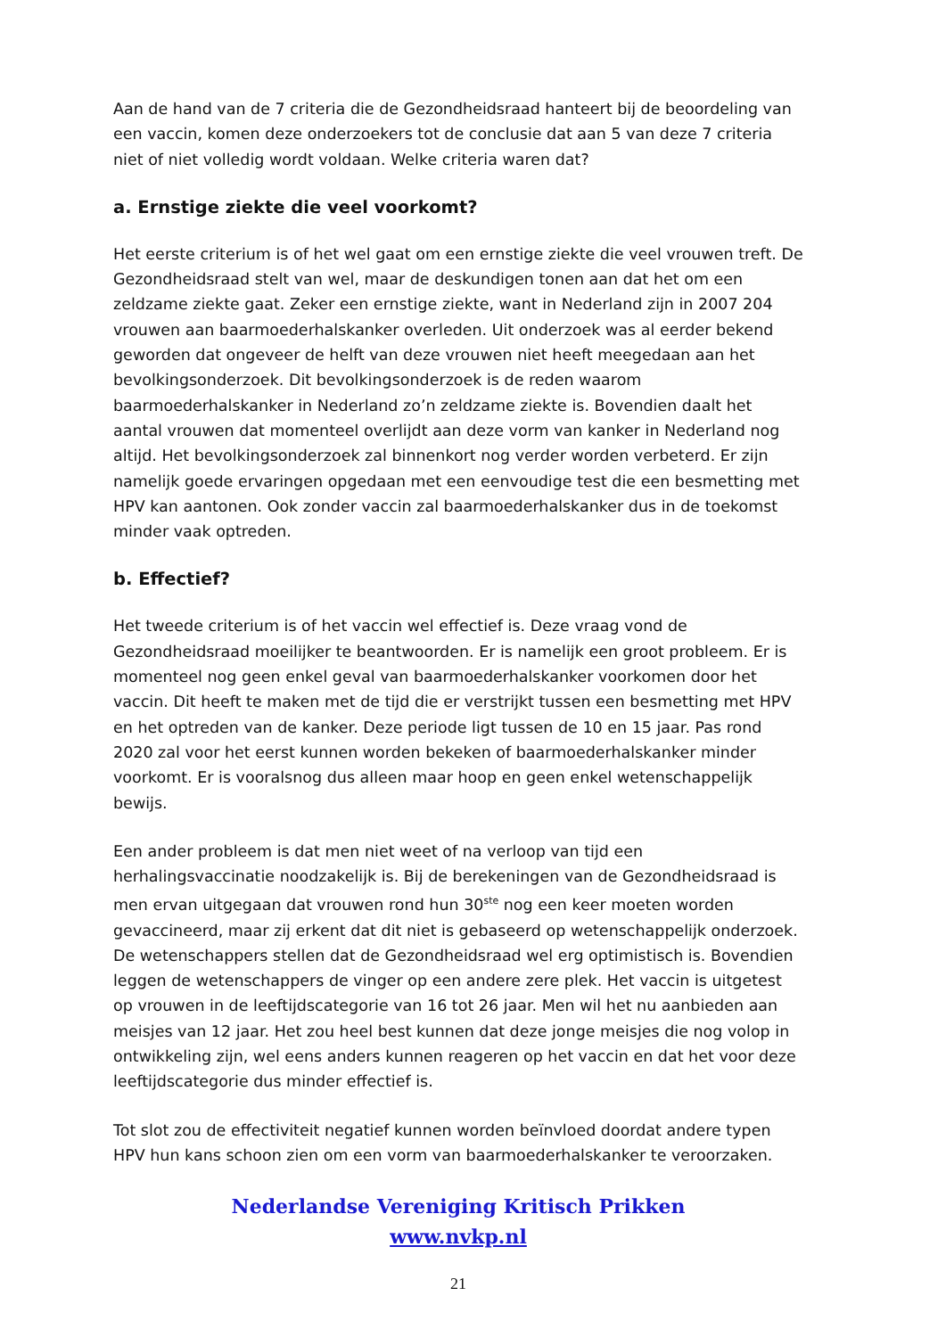Aan de hand van de 7 criteria die de Gezondheidsraad hanteert bij de beoordeling van een vaccin, komen deze onderzoekers tot de conclusie dat aan 5 van deze 7 criteria niet of niet volledig wordt voldaan. Welke criteria waren dat?
a. Ernstige ziekte die veel voorkomt?
Het eerste criterium is of het wel gaat om een ernstige ziekte die veel vrouwen treft. De Gezondheidsraad stelt van wel, maar de deskundigen tonen aan dat het om een zeldzame ziekte gaat. Zeker een ernstige ziekte, want in Nederland zijn in 2007 204 vrouwen aan baarmoederhalskanker overleden. Uit onderzoek was al eerder bekend geworden dat ongeveer de helft van deze vrouwen niet heeft meegedaan aan het bevolkingsonderzoek. Dit bevolkingsonderzoek is de reden waarom baarmoederhalskanker in Nederland zo’n zeldzame ziekte is. Bovendien daalt het aantal vrouwen dat momenteel overlijdt aan deze vorm van kanker in Nederland nog altijd. Het bevolkingsonderzoek zal binnenkort nog verder worden verbeterd. Er zijn namelijk goede ervaringen opgedaan met een eenvoudige test die een besmetting met HPV kan aantonen. Ook zonder vaccin zal baarmoederhalskanker dus in de toekomst minder vaak optreden.
b. Effectief?
Het tweede criterium is of het vaccin wel effectief is. Deze vraag vond de Gezondheidsraad moeilijker te beantwoorden. Er is namelijk een groot probleem. Er is momenteel nog geen enkel geval van baarmoederhalskanker voorkomen door het vaccin. Dit heeft te maken met de tijd die er verstrijkt tussen een besmetting met HPV en het optreden van de kanker. Deze periode ligt tussen de 10 en 15 jaar. Pas rond 2020 zal voor het eerst kunnen worden bekeken of baarmoederhalskanker minder voorkomt. Er is vooralsnog dus alleen maar hoop en geen enkel wetenschappelijk bewijs.
Een ander probleem is dat men niet weet of na verloop van tijd een herhalingsvaccinatie noodzakelijk is. Bij de berekeningen van de Gezondheidsraad is men ervan uitgegaan dat vrouwen rond hun 30<sup>ste</sup> nog een keer moeten worden gevaccineerd, maar zij erkent dat dit niet is gebaseerd op wetenschappelijk onderzoek. De wetenschappers stellen dat de Gezondheidsraad wel erg optimistisch is. Bovendien leggen de wetenschappers de vinger op een andere zere plek. Het vaccin is uitgetest op vrouwen in de leeftijdscategorie van 16 tot 26 jaar. Men wil het nu aanbieden aan meisjes van 12 jaar. Het zou heel best kunnen dat deze jonge meisjes die nog volop in ontwikkeling zijn, wel eens anders kunnen reageren op het vaccin en dat het voor deze leeftijdscategorie dus minder effectief is.
Tot slot zou de effectiviteit negatief kunnen worden beïnvloed doordat andere typen HPV hun kans schoon zien om een vorm van baarmoederhalskanker te veroorzaken.
Nederlandse Vereniging Kritisch Prikken
www.nvkp.nl
21